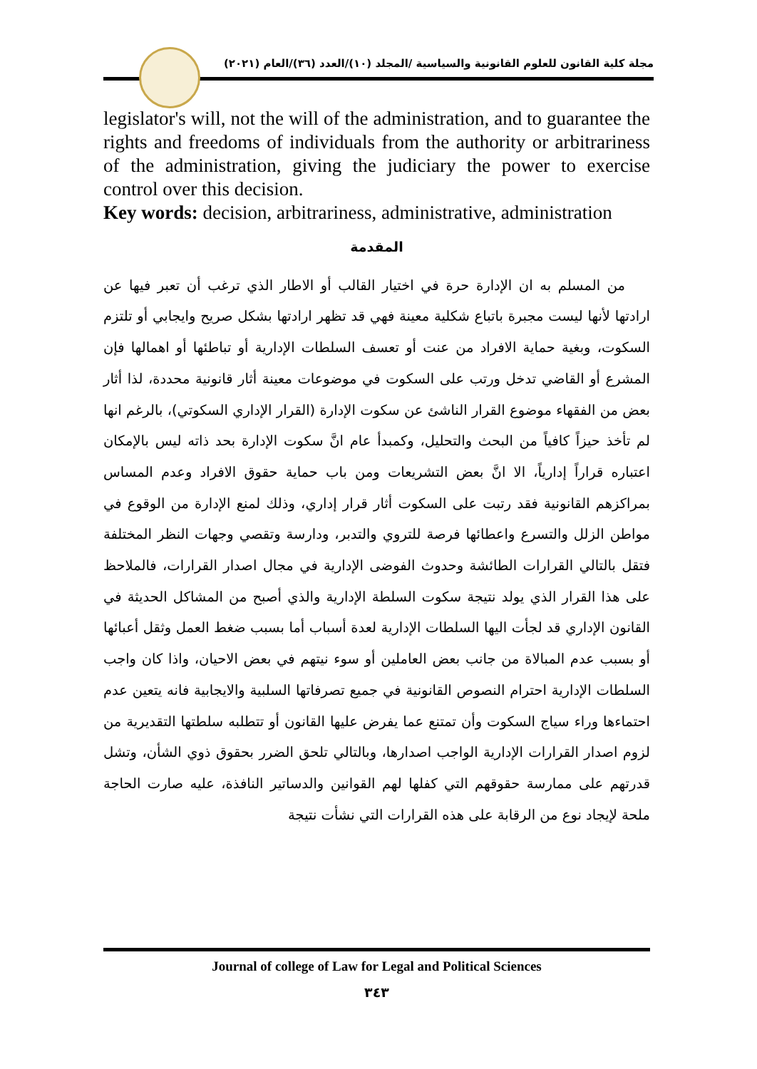مجلة كلية القانون للعلوم القانونية والسياسية /المجلد (١٠)/العدد (٣٦)/العام (٢٠٢١)
legislator's will, not the will of the administration, and to guarantee the rights and freedoms of individuals from the authority or arbitrariness of the administration, giving the judiciary the power to exercise control over this decision.
Key words: decision, arbitrariness, administrative, administration
المقدمة
من المسلم به ان الإدارة حرة في اختيار القالب أو الاطار الذي ترغب أن تعبر فيها عن ارادتها لأنها ليست مجبرة باتباع شكلية معينة فهي قد تظهر ارادتها بشكل صريح وايجابي أو تلتزم السكوت، وبغية حماية الافراد من عنت أو تعسف السلطات الإدارية أو تباطئها أو اهمالها فإن المشرع أو القاضي تدخل ورتب على السكوت في موضوعات معينة أثار قانونية محددة، لذا أثار بعض من الفقهاء موضوع القرار الناشئ عن سكوت الإدارة (القرار الإداري السكوتي)، بالرغم انها لم تأخذ حيزاً كافياً من البحث والتحليل، وكمبدأ عام انَّ سكوت الإدارة بحد ذاته ليس بالإمكان اعتباره قراراً إدارياً، الا انَّ بعض التشريعات ومن باب حماية حقوق الافراد وعدم المساس بمراكزهم القانونية فقد رتبت على السكوت أثار قرار إداري، وذلك لمنع الإدارة من الوقوع في مواطن الزلل والتسرع واعطائها فرصة للتروي والتدبر، ودارسة وتقصي وجهات النظر المختلفة فتقل بالتالي القرارات الطائشة وحدوث الفوضى الإدارية في مجال اصدار القرارات، فالملاحظ على هذا القرار الذي يولد نتيجة سكوت السلطة الإدارية والذي أصبح من المشاكل الحديثة في القانون الإداري قد لجأت اليها السلطات الإدارية لعدة أسباب أما بسبب ضغط العمل وثقل أعبائها أو بسبب عدم المبالاة من جانب بعض العاملين أو سوء نيتهم في بعض الاحيان، واذا كان واجب السلطات الإدارية احترام النصوص القانونية في جميع تصرفاتها السلبية والايجابية فانه يتعين عدم احتماءها وراء سياج السكوت وأن تمتنع عما يفرض عليها القانون أو تتطلبه سلطتها التقديرية من لزوم اصدار القرارات الإدارية الواجب اصدارها، وبالتالي تلحق الضرر بحقوق ذوي الشأن، وتشل قدرتهم على ممارسة حقوقهم التي كفلها لهم القوانين والدساتير النافذة، عليه صارت الحاجة ملحة لإيجاد نوع من الرقابة على هذه القرارات التي نشأت نتيجة
Journal of college of Law for Legal and Political Sciences
٣٤٣